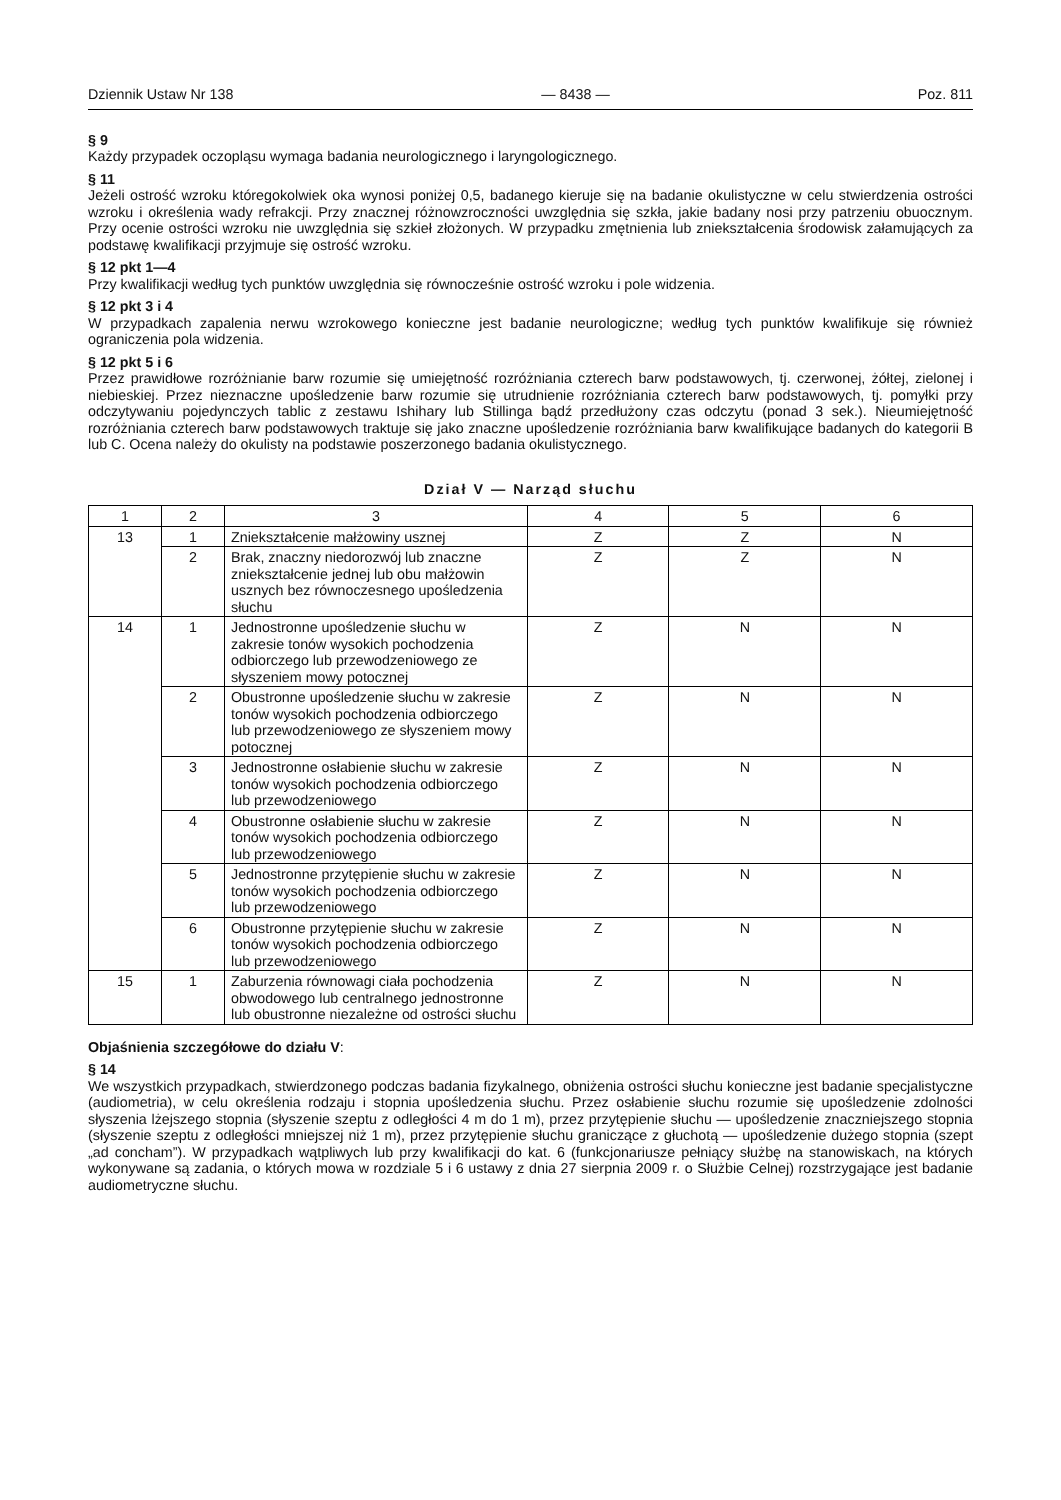Dziennik Ustaw Nr 138 — 8438 — Poz. 811
§ 9
Każdy przypadek oczopląsu wymaga badania neurologicznego i laryngologicznego.
§ 11
Jeżeli ostrość wzroku któregokolwiek oka wynosi poniżej 0,5, badanego kieruje się na badanie okulistyczne w celu stwierdzenia ostrości wzroku i określenia wady refrakcji. Przy znacznej różnowzroczności uwzględnia się szkła, jakie badany nosi przy patrzeniu obuocznym. Przy ocenie ostrości wzroku nie uwzględnia się szkieł złożonych. W przypadku zmętnienia lub zniekształcenia środowisk załamujących za podstawę kwalifikacji przyjmuje się ostrość wzroku.
§ 12 pkt 1—4
Przy kwalifikacji według tych punktów uwzględnia się równocześnie ostrość wzroku i pole widzenia.
§ 12 pkt 3 i 4
W przypadkach zapalenia nerwu wzrokowego konieczne jest badanie neurologiczne; według tych punktów kwalifikuje się również ograniczenia pola widzenia.
§ 12 pkt 5 i 6
Przez prawidłowe rozróżnianie barw rozumie się umiejętność rozróżniania czterech barw podstawowych, tj. czerwonej, żółtej, zielonej i niebieskiej. Przez nieznaczne upośledzenie barw rozumie się utrudnienie rozróżniania czterech barw podstawowych, tj. pomyłki przy odczytywaniu pojedynczych tablic z zestawu Ishihary lub Stillinga bądź przedłużony czas odczytu (ponad 3 sek.). Nieumiejętność rozróżniania czterech barw podstawowych traktuje się jako znaczne upośledzenie rozróżniania barw kwalifikujące badanych do kategorii B lub C. Ocena należy do okulisty na podstawie poszerzonego badania okulistycznego.
Dział V — Narząd słuchu
| 1 | 2 | 3 | 4 | 5 | 6 |
| --- | --- | --- | --- | --- | --- |
| 13 | 1 | Zniekształcenie małżowiny usznej | Z | Z | N |
| | 2 | Brak, znaczny niedorozwój lub znaczne zniekształcenie jednej lub obu małżowin usznych bez równoczesnego upośledzenia słuchu | Z | Z | N |
| 14 | 1 | Jednostronne upośledzenie słuchu w zakresie tonów wysokich pochodzenia odbiorczego lub przewodzeniowego ze słyszeniem mowy potocznej | Z | N | N |
| | 2 | Obustronne upośledzenie słuchu w zakresie tonów wysokich pochodzenia odbiorczego lub przewodzeniowego ze słyszeniem mowy potocznej | Z | N | N |
| | 3 | Jednostronne osłabienie słuchu w zakresie tonów wysokich pochodzenia odbiorczego lub przewodzeniowego | Z | N | N |
| | 4 | Obustronne osłabienie słuchu w zakresie tonów wysokich pochodzenia odbiorczego lub przewodzeniowego | Z | N | N |
| | 5 | Jednostronne przytępienie słuchu w zakresie tonów wysokich pochodzenia odbiorczego lub przewodzeniowego | Z | N | N |
| | 6 | Obustronne przytępienie słuchu w zakresie tonów wysokich pochodzenia odbiorczego lub przewodzeniowego | Z | N | N |
| 15 | 1 | Zaburzenia równowagi ciała pochodzenia obwodowego lub centralnego jednostronne lub obustronne niezależne od ostrości słuchu | Z | N | N |
Objaśnienia szczegółowe do działu V:
§ 14
We wszystkich przypadkach, stwierdzonego podczas badania fizykalnego, obniżenia ostrości słuchu konieczne jest badanie specjalistyczne (audiometria), w celu określenia rodzaju i stopnia upośledzenia słuchu. Przez osłabienie słuchu rozumie się upośledzenie zdolności słyszenia lżejszego stopnia (słyszenie szeptu z odległości 4 m do 1 m), przez przytępienie słuchu — upośledzenie znaczniejszego stopnia (słyszenie szeptu z odległości mniejszej niż 1 m), przez przytępienie słuchu graniczące z głuchotą — upośledzenie dużego stopnia (szept „ad concham”). W przypadkach wątpliwych lub przy kwalifikacji do kat. 6 (funkcjonariusze pełniący służbę na stanowiskach, na których wykonywane są zadania, o których mowa w rozdziale 5 i 6 ustawy z dnia 27 sierpnia 2009 r. o Służbie Celnej) rozstrzygające jest badanie audiometryczne słuchu.